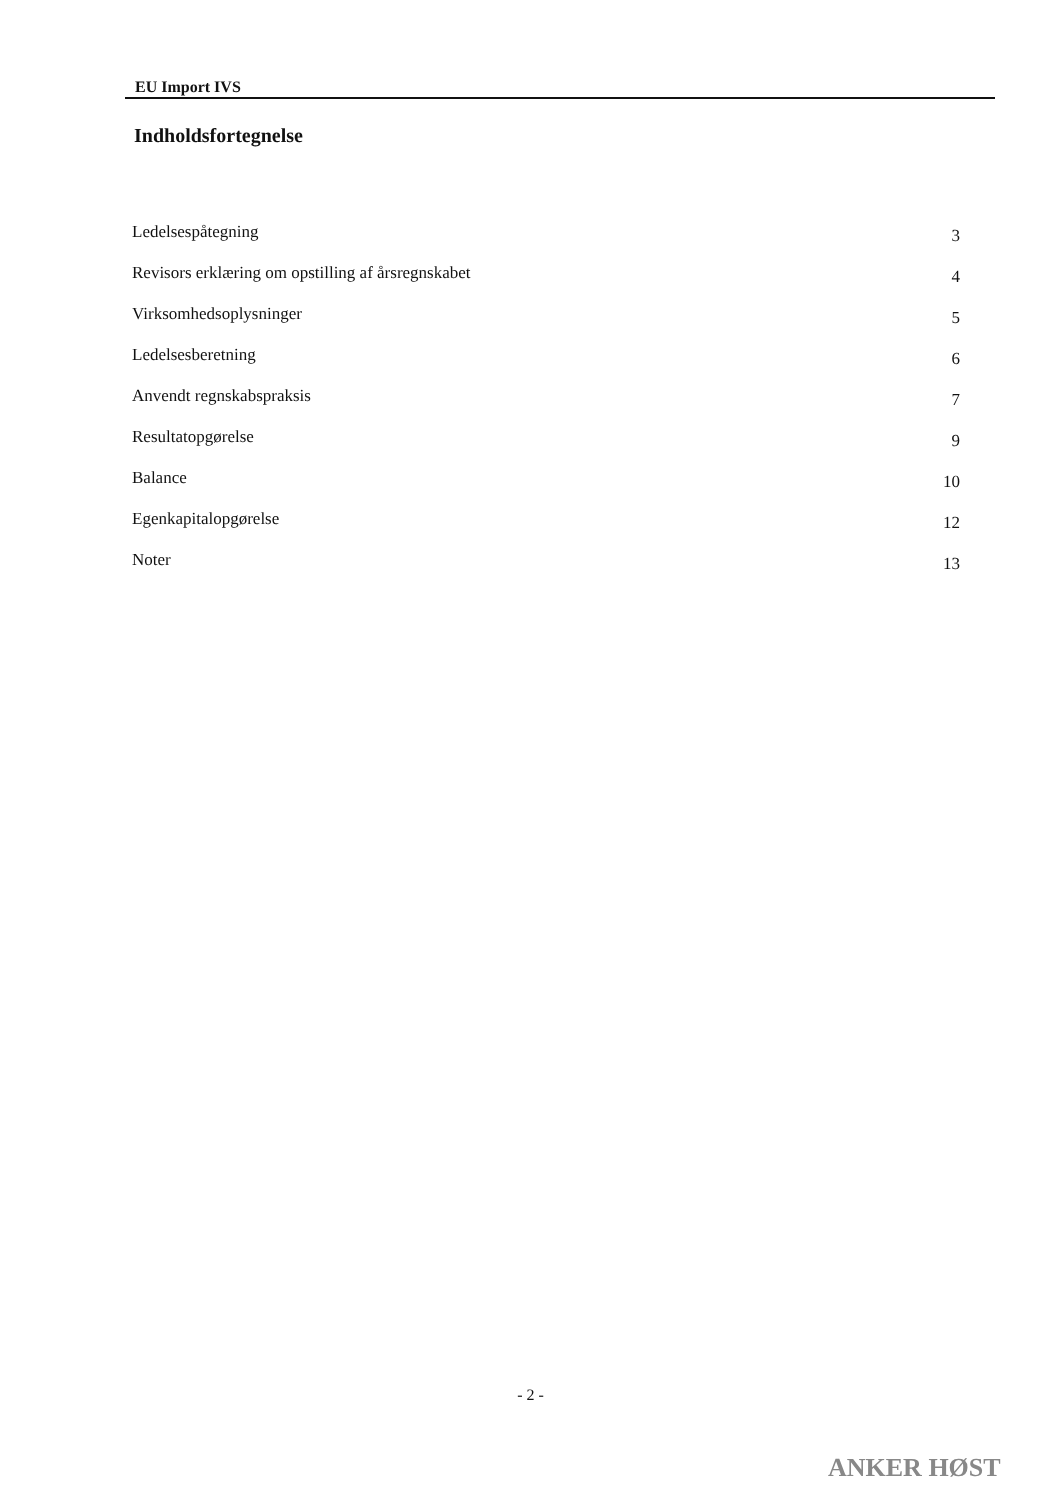EU Import IVS
Indholdsfortegnelse
Ledelsespåtegning 3
Revisors erklæring om opstilling af årsregnskabet 4
Virksomhedsoplysninger 5
Ledelsesberetning 6
Anvendt regnskabspraksis 7
Resultatopgørelse 9
Balance 10
Egenkapitalopgørelse 12
Noter 13
- 2 -
ANKER HØST